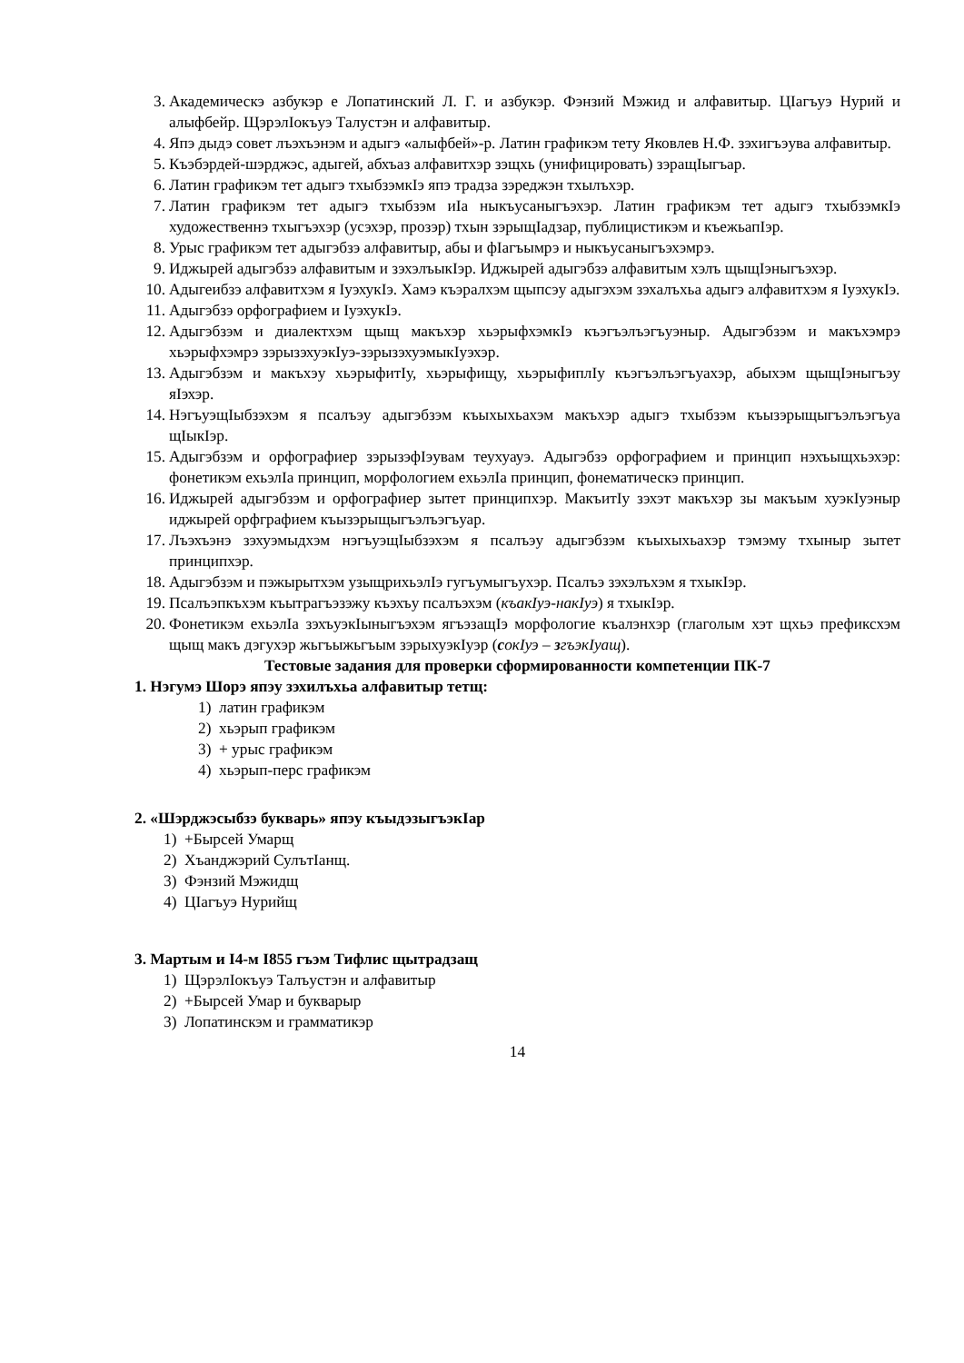3. Академическэ азбукэр е Лопатинский Л. Г. и азбукэр. Фэнзий Мэжид и алфавитыр. ЦIагъуэ Нурий и алыфбейр. ЩэрэлIокъуэ Талустэн и алфавитыр.
4. Япэ дыдэ совет лъэхъэнэм и адыгэ «алыфбей»-р. Латин графикэм тету Яковлев Н.Ф. зэхигъэува алфавитыр.
5. Къэбэрдей-шэрджэс, адыгей, абхъаз алфавитхэр зэщхь (унифицировать) зэращIыгъар.
6. Латин графикэм тет адыгэ тхыбзэмкIэ япэ традза зэреджэн тхылъхэр.
7. Латин графикэм тет адыгэ тхыбзэм иIа ныкъусаныгъэхэр. Латин графикэм тет адыгэ тхыбзэмкIэ художественнэ тхыгъэхэр (усэхэр, прозэр) тхын зэрыщIадзар, публицистикэм и къежьапIэр.
8. Урыс графикэм тет адыгэбзэ алфавитыр, абы и фIагъымрэ и ныкъусаныгъэхэмрэ.
9. Иджырей адыгэбзэ алфавитым и зэхэлъыкIэр. Иджырей адыгэбзэ алфавитым хэлъ щыщIэныгъэхэр.
10. Адыгеибзэ алфавитхэм я IуэхукIэ. Хамэ къэралхэм щыпсэу адыгэхэм зэхалъхьа адыгэ алфавитхэм я IуэхукIэ.
11. Адыгэбзэ орфографием и IуэхукIэ.
12. Адыгэбзэм и диалектхэм щыщ макъхэр хьэрыфхэмкIэ къэгъэлъэгъуэныр. Адыгэбзэм и макъхэмрэ хьэрыфхэмрэ зэрызэхуэкIуэ-зэрызэхуэмыкIуэхэр.
13. Адыгэбзэм и макъхэу хьэрыфитIу, хьэрыфищу, хьэрыфиплIу къэгъэлъэгъуахэр, абыхэм щыщIэныгъэу яIэхэр.
14. НэгъуэщIыбзэхэм я псалъэу адыгэбзэм къыхыхьахэм макъхэр адыгэ тхыбзэм къызэрыщыгъэлъэгъуа щIыкIэр.
15. Адыгэбзэм и орфографиер зэрызэфIэувам теухуауэ. Адыгэбзэ орфографием и принцип нэхъыщхьэхэр: фонетикэм ехьэлIа принцип, морфологием ехьэлIа принцип, фонематическэ принцип.
16. Иджырей адыгэбзэм и орфографиер зытет принципхэр. МакъитIу зэхэт макъхэр зы макъым хуэкIуэныр иджырей орфграфием къызэрыщыгъэлъэгъуар.
17. Лъэхъэнэ зэхуэмыдхэм нэгъуэщIыбзэхэм я псалъэу адыгэбзэм къыхыхьахэр тэмэму тхыныр зытет принципхэр.
18. Адыгэбзэм и пэжырытхэм узыщрихьэлIэ гугъумыгъухэр. Псалъэ зэхэлъхэм я тхыкIэр.
19. Псалъэпкъхэм къытрагъэзэжу къэхъу псалъэхэм (къакIуэ-накIуэ) я тхыкIэр.
20. Фонетикэм ехьэлIа зэхъуэкIыныгъэхэм ягъэзащIэ морфологие къалэнхэр (глаголым хэт щхьэ префиксхэм щыщ макъ дэгухэр жьгъыжьгъым зэрыхуэкIуэр (сокIуэ – згъэкIуащ).
Тестовые задания для проверки сформированности компетенции ПК-7
1. Нэгумэ Шорэ япэу зэхилъхьа алфавитыр тетщ:
1) латин графикэм
2) хьэрып графикэм
3) + урыс графикэм
4) хьэрып-перс графикэм
2. «Шэрджэсыбзэ букварь» япэу къыдэзыгъэкIар
1) +Бырсей Умарщ
2) Хъанджэрий СулътIанщ.
3) Фэнзий Мэжидщ
4) ЦIагъуэ Нурийщ
3. Мартым и I4-м I855 гъэм Тифлис щытрадзащ
1) ЩэрэлIокъуэ Талъустэн и алфавитыр
2) +Бырсей Умар и букварыр
3) Лопатинскэм и грамматикэр
14